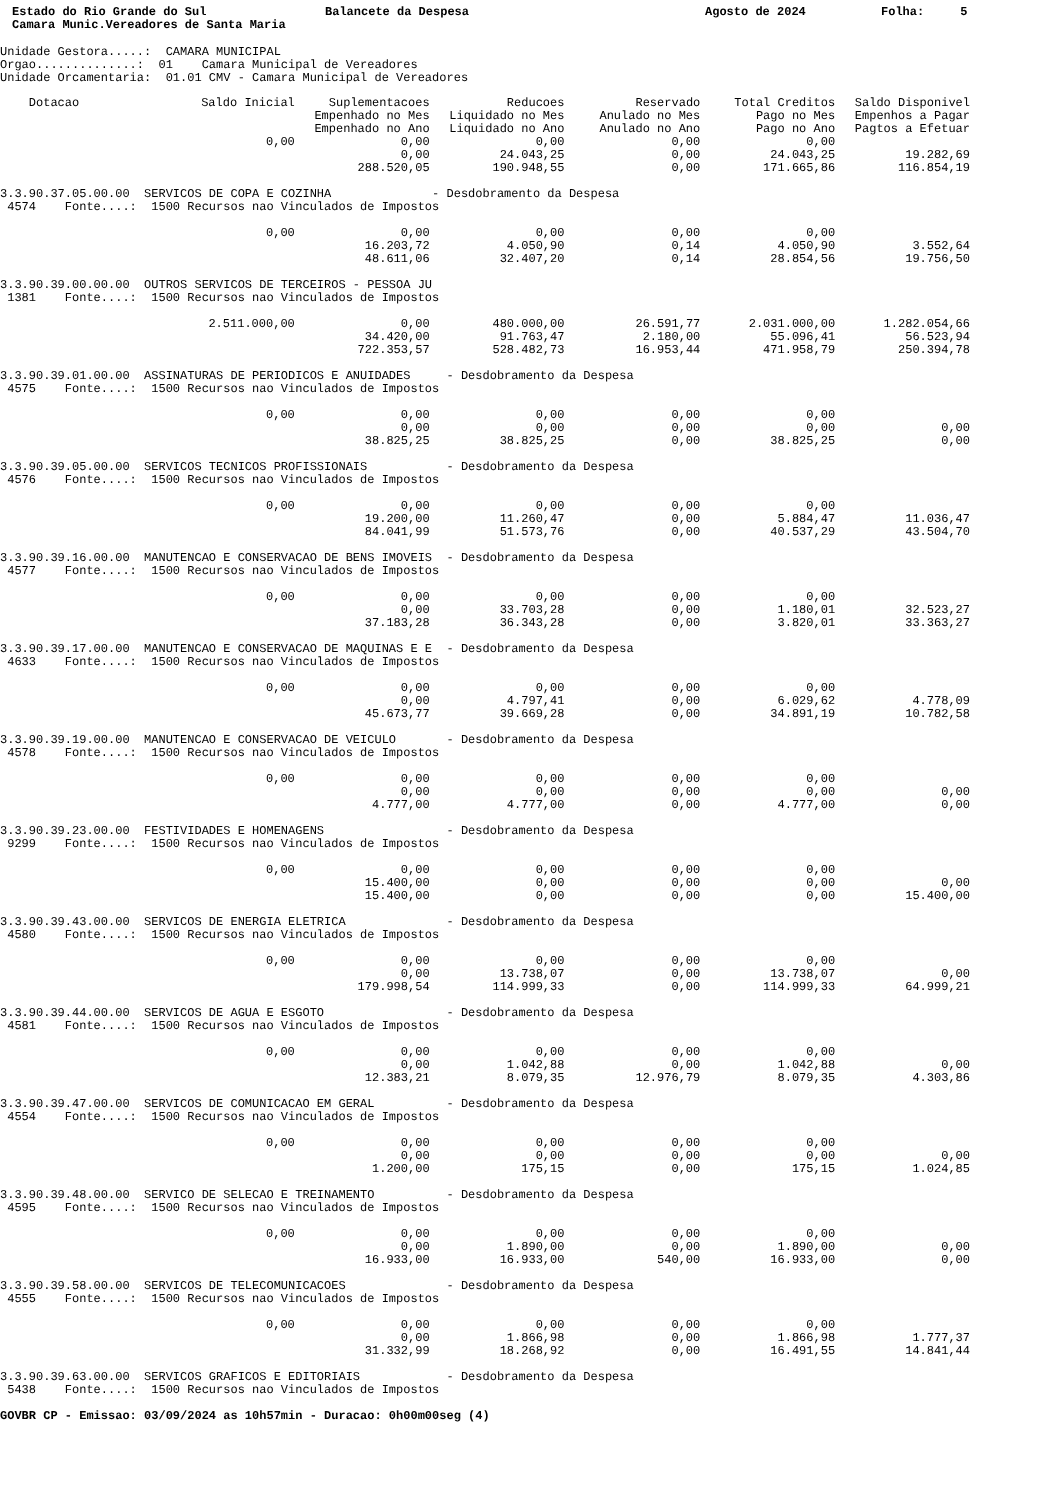Estado do Rio Grande do Sul Camara Munic.Vereadores de Santa Maria
Balancete da Despesa
Agosto de 2024
Folha: 5
Unidade Gestora.....: CAMARA MUNICIPAL Orgao..............: 01 Camara Municipal de Vereadores Unidade Orcamentaria: 01.01 CMV - Camara Municipal de Vereadores
| Dotacao | Saldo Inicial | Suplementacoes Empenhado no Mes Empenhado no Ano | Reducoes Liquidado no Mes Liquidado no Ano | Reservado Anulado no Mes Anulado no Ano | Total Creditos Pago no Mes Pago no Ano | Saldo Disponivel Empenhos a Pagar Pagtos a Efetuar |
| --- | --- | --- | --- | --- | --- | --- |
| | 0,00 | 0,00 | 0,00 | 0,00 | 0,00 | |
| | | 0,00 | 24.043,25 | 0,00 | 24.043,25 | 19.282,69 |
| | | 288.520,05 | 190.948,55 | 0,00 | 171.665,86 | 116.854,19 |
| 3.3.90.37.05.00.00 SERVICOS DE COPA E COZINHA - Desdobramento da Despesa | | | | | | |
| 4574 Fonte....: 1500 Recursos nao Vinculados de Impostos | | | | | | |
| | 0,00 | 0,00 | 0,00 | 0,00 | 0,00 | |
| | | 16.203,72 | 4.050,90 | 0,14 | 4.050,90 | 3.552,64 |
| | | 48.611,06 | 32.407,20 | 0,14 | 28.854,56 | 19.756,50 |
| 3.3.90.39.00.00.00 OUTROS SERVICOS DE TERCEIROS - PESSOA JU | | | | | | |
| 1381 Fonte....: 1500 Recursos nao Vinculados de Impostos | | | | | | |
| | 2.511.000,00 | 0,00 | 480.000,00 | 26.591,77 | 2.031.000,00 | 1.282.054,66 |
| | | 34.420,00 | 91.763,47 | 2.180,00 | 55.096,41 | 56.523,94 |
| | | 722.353,57 | 528.482,73 | 16.953,44 | 471.958,79 | 250.394,78 |
| 3.3.90.39.01.00.00 ASSINATURAS DE PERIODICOS E ANUIDADES - Desdobramento da Despesa | | | | | | |
| 4575 Fonte....: 1500 Recursos nao Vinculados de Impostos | | | | | | |
| | 0,00 | 0,00 | 0,00 | 0,00 | 0,00 | |
| | | 0,00 | 0,00 | 0,00 | 0,00 | 0,00 |
| | | 38.825,25 | 38.825,25 | 0,00 | 38.825,25 | 0,00 |
| 3.3.90.39.05.00.00 SERVICOS TECNICOS PROFISSIONAIS - Desdobramento da Despesa | | | | | | |
| 4576 Fonte....: 1500 Recursos nao Vinculados de Impostos | | | | | | |
| | 0,00 | 0,00 | 0,00 | 0,00 | 0,00 | |
| | | 19.200,00 | 11.260,47 | 0,00 | 5.884,47 | 11.036,47 |
| | | 84.041,99 | 51.573,76 | 0,00 | 40.537,29 | 43.504,70 |
| 3.3.90.39.16.00.00 MANUTENCAO E CONSERVACAO DE BENS IMOVEIS - Desdobramento da Despesa | | | | | | |
| 4577 Fonte....: 1500 Recursos nao Vinculados de Impostos | | | | | | |
| | 0,00 | 0,00 | 0,00 | 0,00 | 0,00 | |
| | | 0,00 | 33.703,28 | 0,00 | 1.180,01 | 32.523,27 |
| | | 37.183,28 | 36.343,28 | 0,00 | 3.820,01 | 33.363,27 |
| 3.3.90.39.17.00.00 MANUTENCAO E CONSERVACAO DE MAQUINAS E E - Desdobramento da Despesa | | | | | | |
| 4633 Fonte....: 1500 Recursos nao Vinculados de Impostos | | | | | | |
| | 0,00 | 0,00 | 0,00 | 0,00 | 0,00 | |
| | | 0,00 | 4.797,41 | 0,00 | 6.029,62 | 4.778,09 |
| | | 45.673,77 | 39.669,28 | 0,00 | 34.891,19 | 10.782,58 |
| 3.3.90.39.19.00.00 MANUTENCAO E CONSERVACAO DE VEICULO - Desdobramento da Despesa | | | | | | |
| 4578 Fonte....: 1500 Recursos nao Vinculados de Impostos | | | | | | |
| | 0,00 | 0,00 | 0,00 | 0,00 | 0,00 | |
| | | 0,00 | 0,00 | 0,00 | 0,00 | 0,00 |
| | | 4.777,00 | 4.777,00 | 0,00 | 4.777,00 | 0,00 |
| 3.3.90.39.23.00.00 FESTIVIDADES E HOMENAGENS - Desdobramento da Despesa | | | | | | |
| 9299 Fonte....: 1500 Recursos nao Vinculados de Impostos | | | | | | |
| | 0,00 | 0,00 | 0,00 | 0,00 | 0,00 | |
| | | 15.400,00 | 0,00 | 0,00 | 0,00 | 0,00 |
| | | 15.400,00 | 0,00 | 0,00 | 0,00 | 15.400,00 |
| 3.3.90.39.43.00.00 SERVICOS DE ENERGIA ELETRICA - Desdobramento da Despesa | | | | | | |
| 4580 Fonte....: 1500 Recursos nao Vinculados de Impostos | | | | | | |
| | 0,00 | 0,00 | 0,00 | 0,00 | 0,00 | |
| | | 0,00 | 13.738,07 | 0,00 | 13.738,07 | 0,00 |
| | | 179.998,54 | 114.999,33 | 0,00 | 114.999,33 | 64.999,21 |
| 3.3.90.39.44.00.00 SERVICOS DE AGUA E ESGOTO - Desdobramento da Despesa | | | | | | |
| 4581 Fonte....: 1500 Recursos nao Vinculados de Impostos | | | | | | |
| | 0,00 | 0,00 | 0,00 | 0,00 | 0,00 | |
| | | 0,00 | 1.042,88 | 0,00 | 1.042,88 | 0,00 |
| | | 12.383,21 | 8.079,35 | 12.976,79 | 8.079,35 | 4.303,86 |
| 3.3.90.39.47.00.00 SERVICOS DE COMUNICACAO EM GERAL - Desdobramento da Despesa | | | | | | |
| 4554 Fonte....: 1500 Recursos nao Vinculados de Impostos | | | | | | |
| | 0,00 | 0,00 | 0,00 | 0,00 | 0,00 | |
| | | 0,00 | 0,00 | 0,00 | 0,00 | 0,00 |
| | | 1.200,00 | 175,15 | 0,00 | 175,15 | 1.024,85 |
| 3.3.90.39.48.00.00 SERVICO DE SELECAO E TREINAMENTO - Desdobramento da Despesa | | | | | | |
| 4595 Fonte....: 1500 Recursos nao Vinculados de Impostos | | | | | | |
| | 0,00 | 0,00 | 0,00 | 0,00 | 0,00 | |
| | | 0,00 | 1.890,00 | 0,00 | 1.890,00 | 0,00 |
| | | 16.933,00 | 16.933,00 | 540,00 | 16.933,00 | 0,00 |
| 3.3.90.39.58.00.00 SERVICOS DE TELECOMUNICACOES - Desdobramento da Despesa | | | | | | |
| 4555 Fonte....: 1500 Recursos nao Vinculados de Impostos | | | | | | |
| | 0,00 | 0,00 | 0,00 | 0,00 | 0,00 | |
| | | 0,00 | 1.866,98 | 0,00 | 1.866,98 | 1.777,37 |
| | | 31.332,99 | 18.268,92 | 0,00 | 16.491,55 | 14.841,44 |
| 3.3.90.39.63.00.00 SERVICOS GRAFICOS E EDITORIAIS - Desdobramento da Despesa | | | | | | |
| 5438 Fonte....: 1500 Recursos nao Vinculados de Impostos | | | | | | |
GOVBR CP - Emissao: 03/09/2024 as 10h57min - Duracao: 0h00m00seg (4)